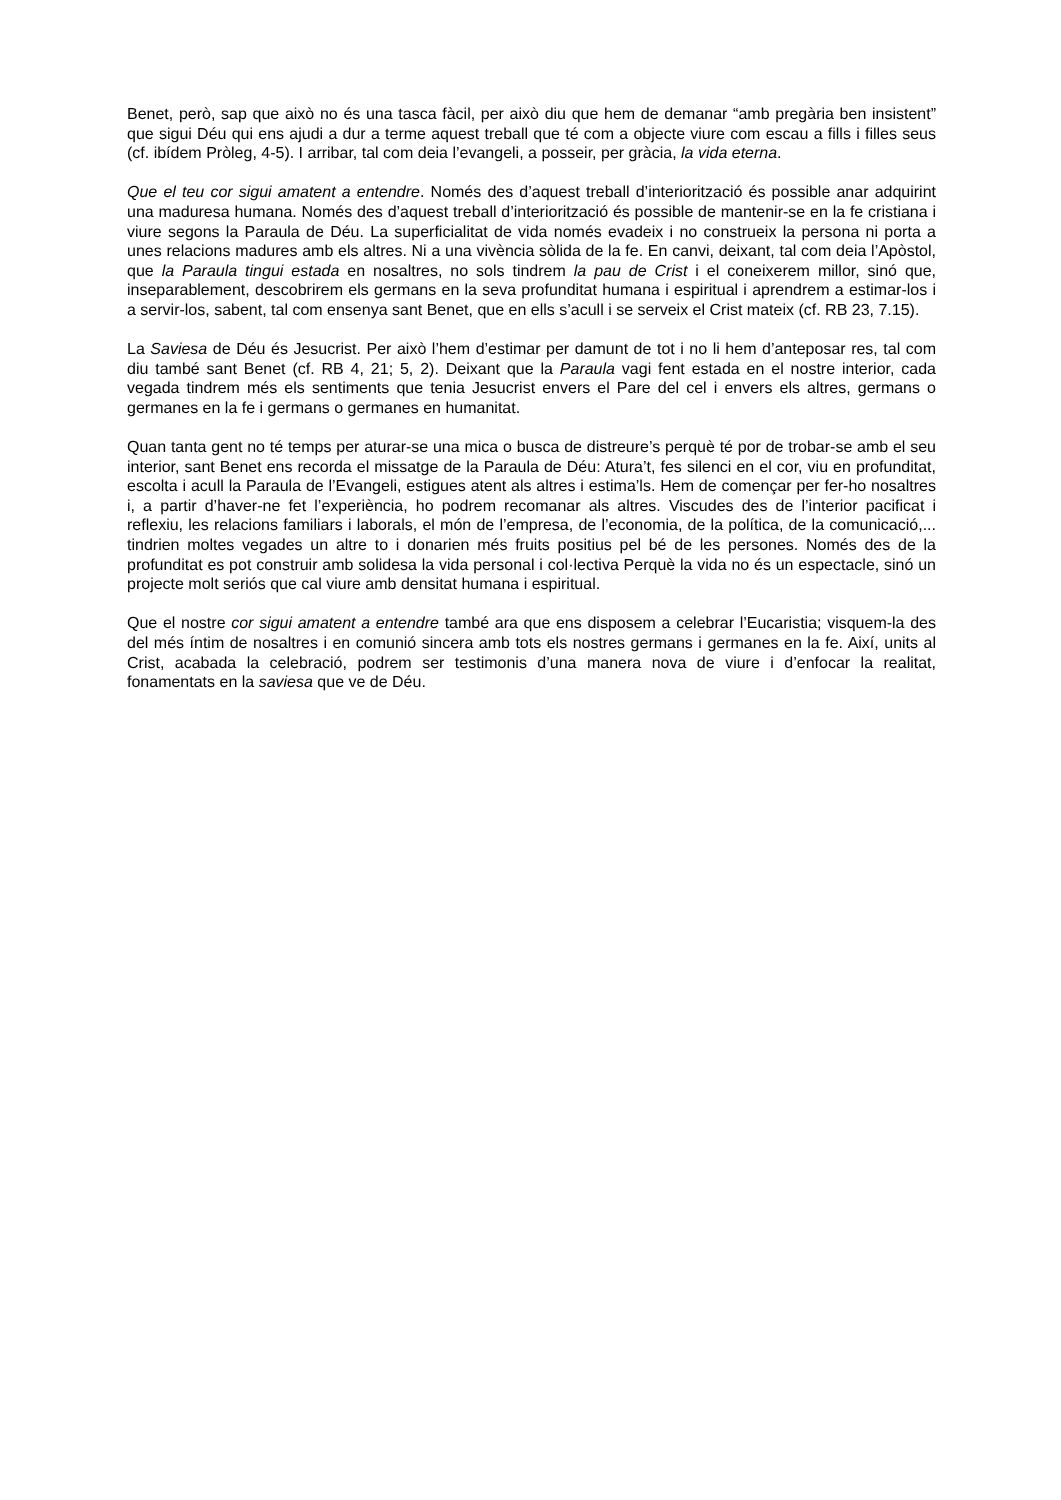Benet, però, sap que això no és una tasca fàcil, per això diu que hem de demanar “amb pregària ben insistent” que sigui Déu qui ens ajudi a dur a terme aquest treball que té com a objecte viure com escau a fills i filles seus (cf. ibídem Pròleg, 4-5). I arribar, tal com deia l’evangeli, a posseir, per gràcia, la vida eterna.
Que el teu cor sigui amatent a entendre. Només des d’aquest treball d’interiorització és possible anar adquirint una maduresa humana. Només des d’aquest treball d’interiorització és possible de mantenir-se en la fe cristiana i viure segons la Paraula de Déu. La superficialitat de vida només evadeix i no construeix la persona ni porta a unes relacions madures amb els altres. Ni a una vivència sòlida de la fe. En canvi, deixant, tal com deia l’Apòstol, que la Paraula tingui estada en nosaltres, no sols tindrem la pau de Crist i el coneixerem millor, sinó que, inseparablement, descobrirem els germans en la seva profunditat humana i espiritual i aprendrem a estimar-los i a servir-los, sabent, tal com ensenya sant Benet, que en ells s’acull i se serveix el Crist mateix (cf. RB 23, 7.15).
La Saviesa de Déu és Jesucrist. Per això l’hem d’estimar per damunt de tot i no li hem d’anteposar res, tal com diu també sant Benet (cf. RB 4, 21; 5, 2). Deixant que la Paraula vagi fent estada en el nostre interior, cada vegada tindrem més els sentiments que tenia Jesucrist envers el Pare del cel i envers els altres, germans o germanes en la fe i germans o germanes en humanitat.
Quan tanta gent no té temps per aturar-se una mica o busca de distreure’s perquè té por de trobar-se amb el seu interior, sant Benet ens recorda el missatge de la Paraula de Déu: Atura’t, fes silenci en el cor, viu en profunditat, escolta i acull la Paraula de l’Evangeli, estigues atent als altres i estima’ls. Hem de començar per fer-ho nosaltres i, a partir d’haver-ne fet l’experiència, ho podrem recomanar als altres. Viscudes des de l’interior pacificat i reflexiu, les relacions familiars i laborals, el món de l’empresa, de l’economia, de la política, de la comunicació,... tindrien moltes vegades un altre to i donarien més fruits positius pel bé de les persones. Només des de la profunditat es pot construir amb solidesa la vida personal i col·lectiva Perquè la vida no és un espectacle, sinó un projecte molt seriós que cal viure amb densitat humana i espiritual.
Que el nostre cor sigui amatent a entendre també ara que ens disposem a celebrar l’Eucaristia; visquem-la des del més íntim de nosaltres i en comunió sincera amb tots els nostres germans i germanes en la fe. Així, units al Crist, acabada la celebració, podrem ser testimonis d’una manera nova de viure i d’enfocar la realitat, fonamentats en la saviesa que ve de Déu.